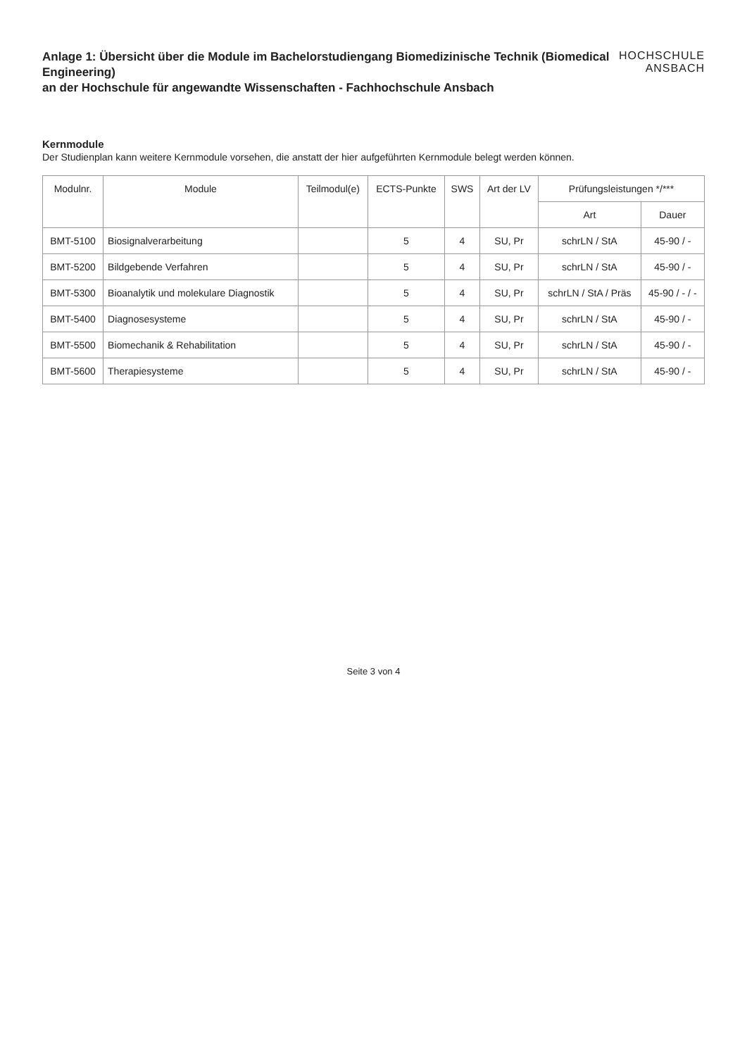Anlage 1: Übersicht über die Module im Bachelorstudiengang Biomedizinische Technik (Biomedical Engineering)
an der Hochschule für angewandte Wissenschaften - Fachhochschule Ansbach
HOCHSCHULE
ANSBACH
Kernmodule
Der Studienplan kann weitere Kernmodule vorsehen, die anstatt der hier aufgeführten Kernmodule belegt werden können.
| Modulnr. | Module | Teilmodul(e) | ECTS-Punkte | SWS | Art der LV | Prüfungsleistungen */*** | |
| --- | --- | --- | --- | --- | --- | --- | --- |
| | | | | | | Art | Dauer |
| BMT-5100 | Biosignalverarbeitung | | 5 | 4 | SU, Pr | schrLN / StA | 45-90 / - |
| BMT-5200 | Bildgebende Verfahren | | 5 | 4 | SU, Pr | schrLN / StA | 45-90 / - |
| BMT-5300 | Bioanalytik und molekulare Diagnostik | | 5 | 4 | SU, Pr | schrLN / StA / Präs | 45-90 / - / - |
| BMT-5400 | Diagnosesysteme | | 5 | 4 | SU, Pr | schrLN / StA | 45-90 / - |
| BMT-5500 | Biomechanik & Rehabilitation | | 5 | 4 | SU, Pr | schrLN / StA | 45-90 / - |
| BMT-5600 | Therapiesysteme | | 5 | 4 | SU, Pr | schrLN / StA | 45-90 / - |
Seite 3 von 4